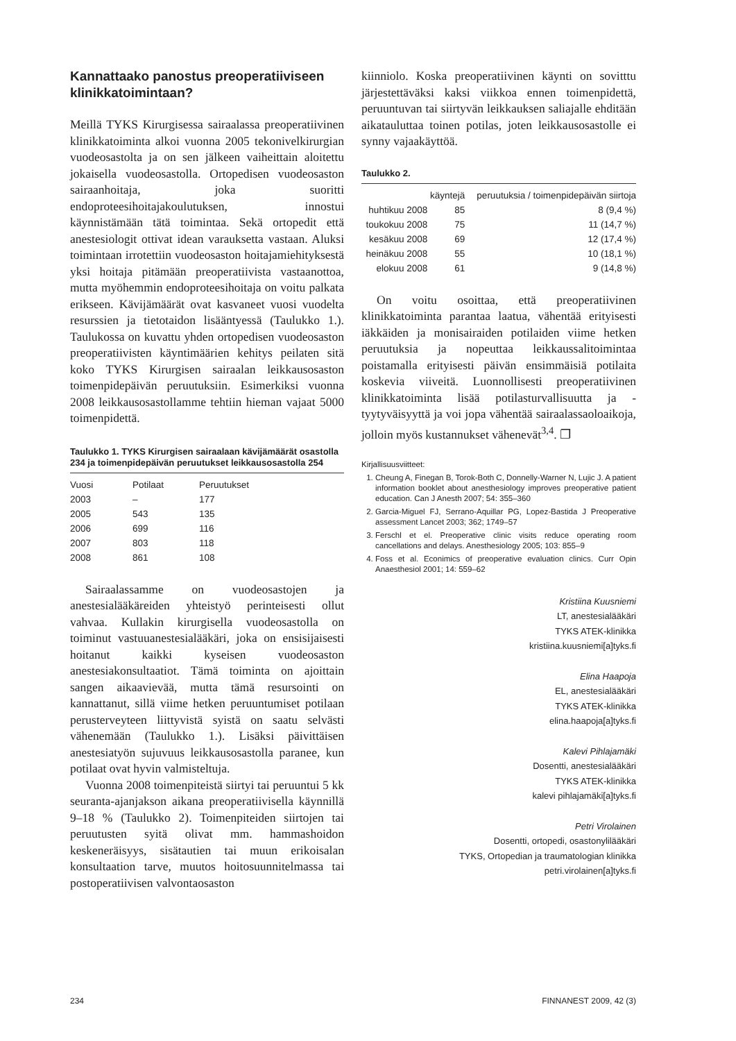Kannattaako panostus preoperatiiviseen klinikkatoimintaan?
Meillä TYKS Kirurgisessa sairaalassa preoperatiivinen klinikkatoiminta alkoi vuonna 2005 tekonivelkirurgian vuodeosastolta ja on sen jälkeen vaiheittain aloitettu jokaisella vuodeosastolla. Ortopedisen vuodeosaston sairaanhoitaja, joka suoritti endoproteesihoitajakoulutuksen, innostui käynnistämään tätä toimintaa. Sekä ortopedit että anestesiologit ottivat idean varauksetta vastaan. Aluksi toimintaan irrotettiin vuodeosaston hoitajamiehityksestä yksi hoitaja pitämään preoperatiivista vastaanottoa, mutta myöhemmin endoproteesihoitaja on voitu palkata erikseen. Kävijämäärät ovat kasvaneet vuosi vuodelta resurssien ja tietotaidon lisääntyessä (Taulukko 1.). Taulukossa on kuvattu yhden ortopedisen vuodeosaston preoperatiivisten käyntimäärien kehitys peilaten sitä koko TYKS Kirurgisen sairaalan leikkausosaston toimenpidepäivän peruutuksiin. Esimerkiksi vuonna 2008 leikkausosastollamme tehtiin hieman vajaat 5000 toimenpidettä.
Taulukko 1. TYKS Kirurgisen sairaalaan kävijämäärät osastolla 234 ja toimenpidepäivän peruutukset leikkausosastolla 254
| Vuosi | Potilaat | Peruutukset |
| --- | --- | --- |
| 2003 | – | 177 |
| 2005 | 543 | 135 |
| 2006 | 699 | 116 |
| 2007 | 803 | 118 |
| 2008 | 861 | 108 |
Sairaalassamme on vuodeosastojen ja anestesialääkäreiden yhteistyö perinteisesti ollut vahvaa. Kullakin kirurgisella vuodeosastolla on toiminut vastuuanestesialääkäri, joka on ensisijaisesti hoitanut kaikki kyseisen vuodeosaston anestesiakonsultaatiot. Tämä toiminta on ajoittain sangen aikaavievää, mutta tämä resursointi on kannattanut, sillä viime hetken peruuntumiset potilaan perusterveyteen liittyvistä syistä on saatu selvästi vähenemään (Taulukko 1.). Lisäksi päivittäisen anestesiatyön sujuvuus leikkausosastolla paranee, kun potilaat ovat hyvin valmisteltuja.
Vuonna 2008 toimenpiteistä siirtyi tai peruuntui 5 kk seuranta-ajanjakson aikana preoperatiivisella käynnillä 9–18 % (Taulukko 2). Toimenpiteiden siirtojen tai peruutusten syitä olivat mm. hammashoidon keskeneräisyys, sisätautien tai muun erikoisalan konsultaation tarve, muutos hoitosuunnitelmassa tai postoperatiivisen valvontaosaston
kiinniolo. Koska preoperatiivinen käynti on sovitttu järjestettäväksi kaksi viikkoa ennen toimenpidettä, peruuntuvan tai siirtyvän leikkauksen saliajalle ehditään aikatauluttaa toinen potilas, joten leikkausosastolle ei synny vajaakäyttöä.
Taulukko 2.
| | käyntejä | peruutuksia / toimenpidepäivän siirtoja |
| --- | --- | --- |
| huhtikuu 2008 | 85 | 8 (9,4 %) |
| toukokuu 2008 | 75 | 11 (14,7 %) |
| kesäkuu 2008 | 69 | 12 (17,4 %) |
| heinäkuu 2008 | 55 | 10 (18,1 %) |
| elokuu 2008 | 61 | 9 (14,8 %) |
On voitu osoittaa, että preoperatiivinen klinikkatoiminta parantaa laatua, vähentää erityisesti iäkkäiden ja monisairaiden potilaiden viime hetken peruutuksia ja nopeuttaa leikkaussalitoimintaa poistamalla erityisesti päivän ensimmäisiä potilaita koskevia viiveitä. Luonnollisesti preoperatiivinen klinikkatoiminta lisää potilasturvallisuutta ja -tyytyväisyyttä ja voi jopa vähentää sairaalassaoloaikoja, jolloin myös kustannukset vähenevät<sup>3,4</sup>. ❐
Kirjallisuusviitteet:
1. Cheung A, Finegan B, Torok-Both C, Donnelly-Warner N, Lujic J. A patient information booklet about anesthesiology improves preoperative patient education. Can J Anesth 2007; 54: 355–360
2. Garcia-Miguel FJ, Serrano-Aquillar PG, Lopez-Bastida J Preoperative assessment Lancet 2003; 362; 1749–57
3. Ferschl et el. Preoperative clinic visits reduce operating room cancellations and delays. Anesthesiology 2005; 103: 855–9
4. Foss et al. Econimics of preoperative evaluation clinics. Curr Opin Anaesthesiol 2001; 14: 559–62
Kristiina Kuusniemi
LT, anestesialääkäri
TYKS ATEK-klinikka
kristiina.kuusniemi[a]tyks.fi
Elina Haapoja
EL, anestesialääkäri
TYKS ATEK-klinikka
elina.haapoja[a]tyks.fi
Kalevi Pihlajamäki
Dosentti, anestesialääkäri
TYKS ATEK-klinikka
kalevi pihlajamäki[a]tyks.fi
Petri Virolainen
Dosentti, ortopedi, osastonylilääkäri
TYKS, Ortopedian ja traumatologian klinikka
petri.virolainen[a]tyks.fi
234 FINNANEST 2009, 42 (3)